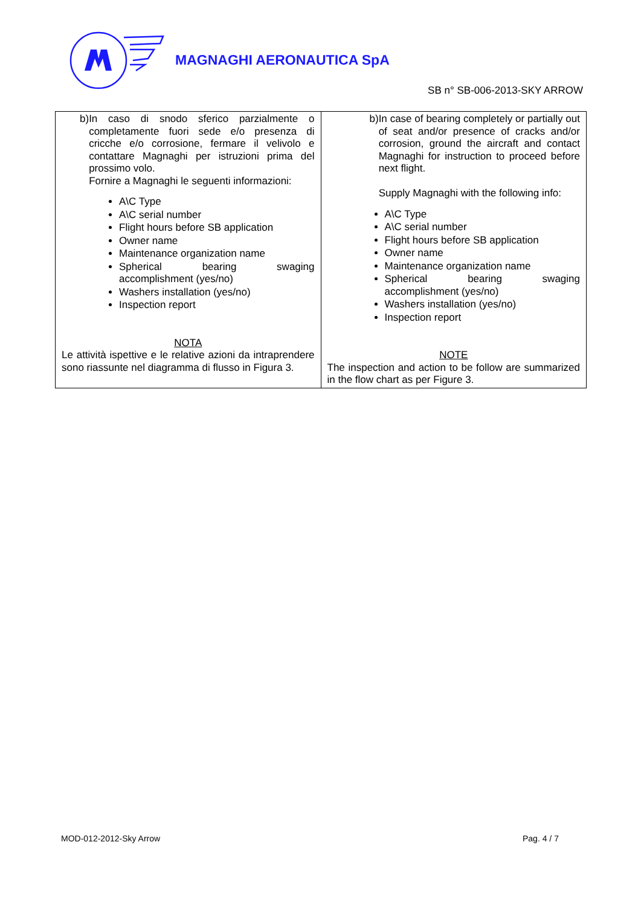MAGNAGHI AERONAUTICA SpA
SB n° SB-006-2013-SKY ARROW
| b) In caso di snodo sferico parzialmente o completamente fuori sede e/o presenza di cricche e/o corrosione, fermare il velivolo e contattare Magnaghi per istruzioni prima del prossimo volo. Fornire a Magnaghi le seguenti informazioni: A\C Type A\C serial number Flight hours before SB application Owner name Maintenance organization name Spherical bearing swaging accomplishment (yes/no) Washers installation (yes/no) Inspection report NOTA Le attività ispettive e le relative azioni da intraprendere sono riassunte nel diagramma di flusso in Figura 3. | b) In case of bearing completely or partially out of seat and/or presence of cracks and/or corrosion, ground the aircraft and contact Magnaghi for instruction to proceed before next flight. Supply Magnaghi with the following info: A\C Type A\C serial number Flight hours before SB application Owner name Maintenance organization name Spherical bearing swaging accomplishment (yes/no) Washers installation (yes/no) Inspection report NOTE The inspection and action to be follow are summarized in the flow chart as per Figure 3. |
MOD-012-2012-Sky Arrow Pag. 4 / 7